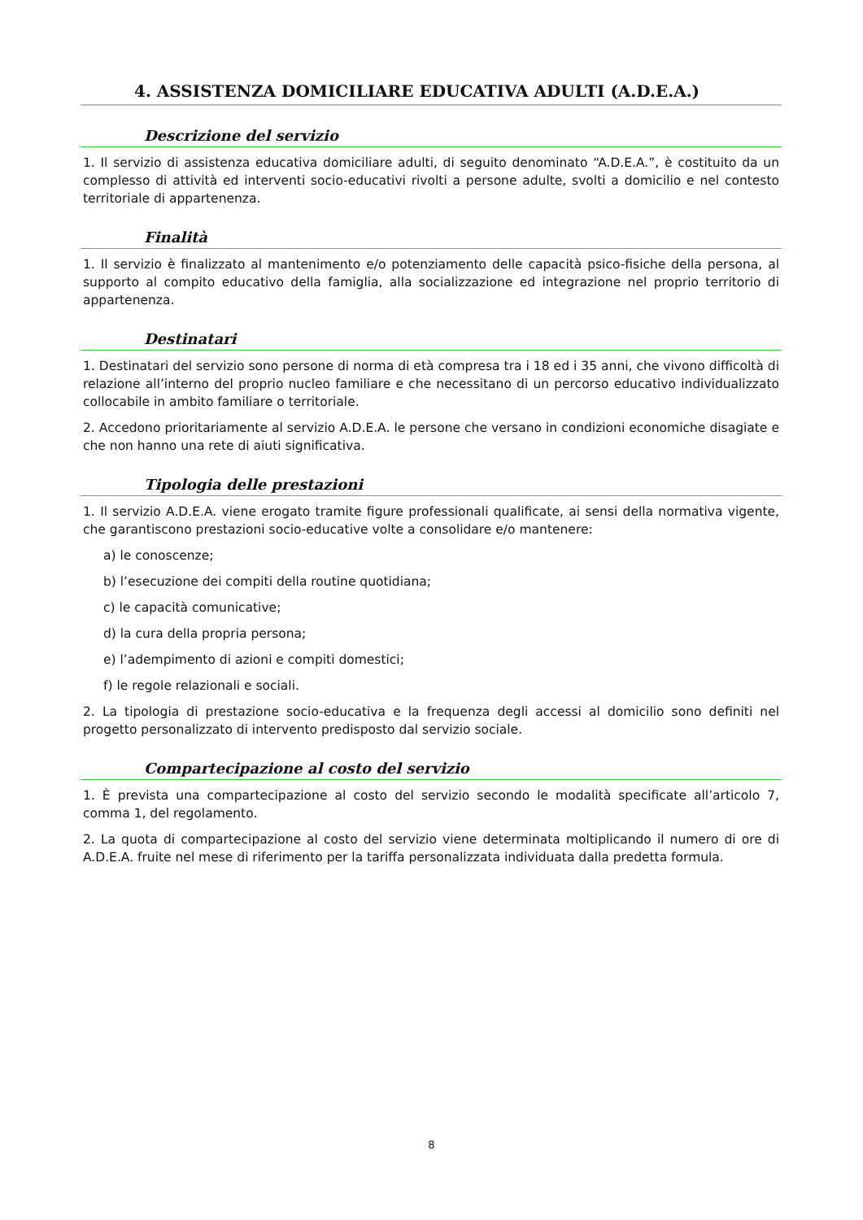4. ASSISTENZA DOMICILIARE EDUCATIVA ADULTI (A.D.E.A.)
Descrizione del servizio
1. Il servizio di assistenza educativa domiciliare adulti, di seguito denominato “A.D.E.A.”, è costituito da un complesso di attività ed interventi socio-educativi rivolti a persone adulte, svolti a domicilio e nel contesto territoriale di appartenenza.
Finalità
1. Il servizio è finalizzato al mantenimento e/o potenziamento delle capacità psico-fisiche della persona, al supporto al compito educativo della famiglia, alla socializzazione ed integrazione nel proprio territorio di appartenenza.
Destinatari
1. Destinatari del servizio sono persone di norma di età compresa tra i 18 ed i 35 anni, che vivono difficoltà di relazione all’interno del proprio nucleo familiare e che necessitano di un percorso educativo individualizzato collocabile in ambito familiare o territoriale.
2. Accedono prioritariamente al servizio A.D.E.A. le persone che versano in condizioni economiche disagiate e che non hanno una rete di aiuti significativa.
Tipologia delle prestazioni
1. Il servizio A.D.E.A. viene erogato tramite figure professionali qualificate, ai sensi della normativa vigente, che garantiscono prestazioni socio-educative volte a consolidare e/o mantenere:
a) le conoscenze;
b) l’esecuzione dei compiti della routine quotidiana;
c) le capacità comunicative;
d) la cura della propria persona;
e) l’adempimento di azioni e compiti domestici;
f) le regole relazionali e sociali.
2. La tipologia di prestazione socio-educativa e la frequenza degli accessi al domicilio sono definiti nel progetto personalizzato di intervento predisposto dal servizio sociale.
Compartecipazione al costo del servizio
1. È prevista una compartecipazione al costo del servizio secondo le modalità specificate all’articolo 7, comma 1, del regolamento.
2. La quota di compartecipazione al costo del servizio viene determinata moltiplicando il numero di ore di A.D.E.A. fruite nel mese di riferimento per la tariffa personalizzata individuata dalla predetta formula.
8